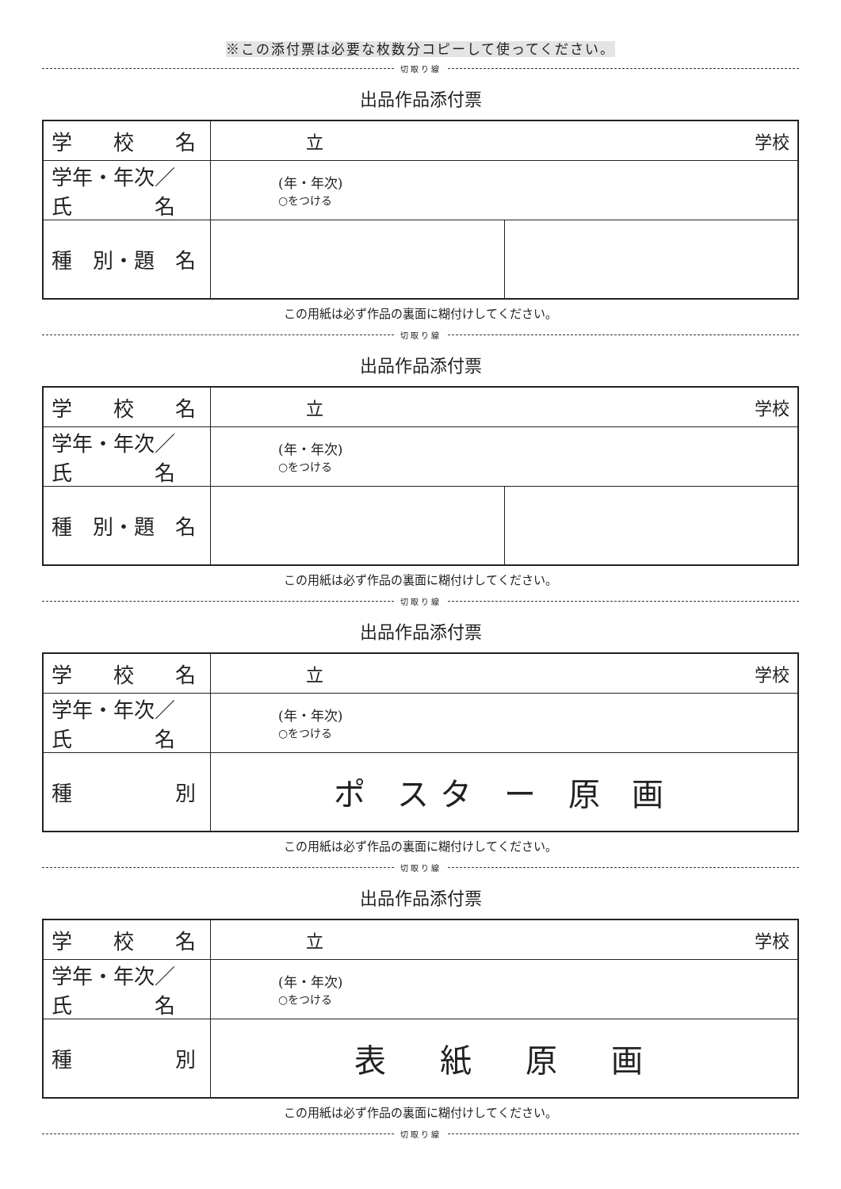※この添付票は必要な枚数分コピーして使ってください。
切取り線
出品作品添付票
| 学 校 名 | 立 学校 | |
| 学年・年次／ 氏 名 | (年・年次) ○をつける | |
| 種 別・題 名 | | |
この用紙は必ず作品の裏面に糊付けしてください。
切取り線
出品作品添付票
| 学 校 名 | 立 学校 | |
| 学年・年次／ 氏 名 | (年・年次) ○をつける | |
| 種 別・題 名 | | |
この用紙は必ず作品の裏面に糊付けしてください。
切取り線
出品作品添付票
| 学 校 名 | 立 学校 |
| 学年・年次／ 氏 名 | (年・年次) ○をつける |
| 種 別 | ポ スタ ー 原 画 |
この用紙は必ず作品の裏面に糊付けしてください。
切取り線
出品作品添付票
| 学 校 名 | 立 学校 |
| 学年・年次／ 氏 名 | (年・年次) ○をつける |
| 種 別 | 表 紙 原 画 |
この用紙は必ず作品の裏面に糊付けしてください。
切取り線